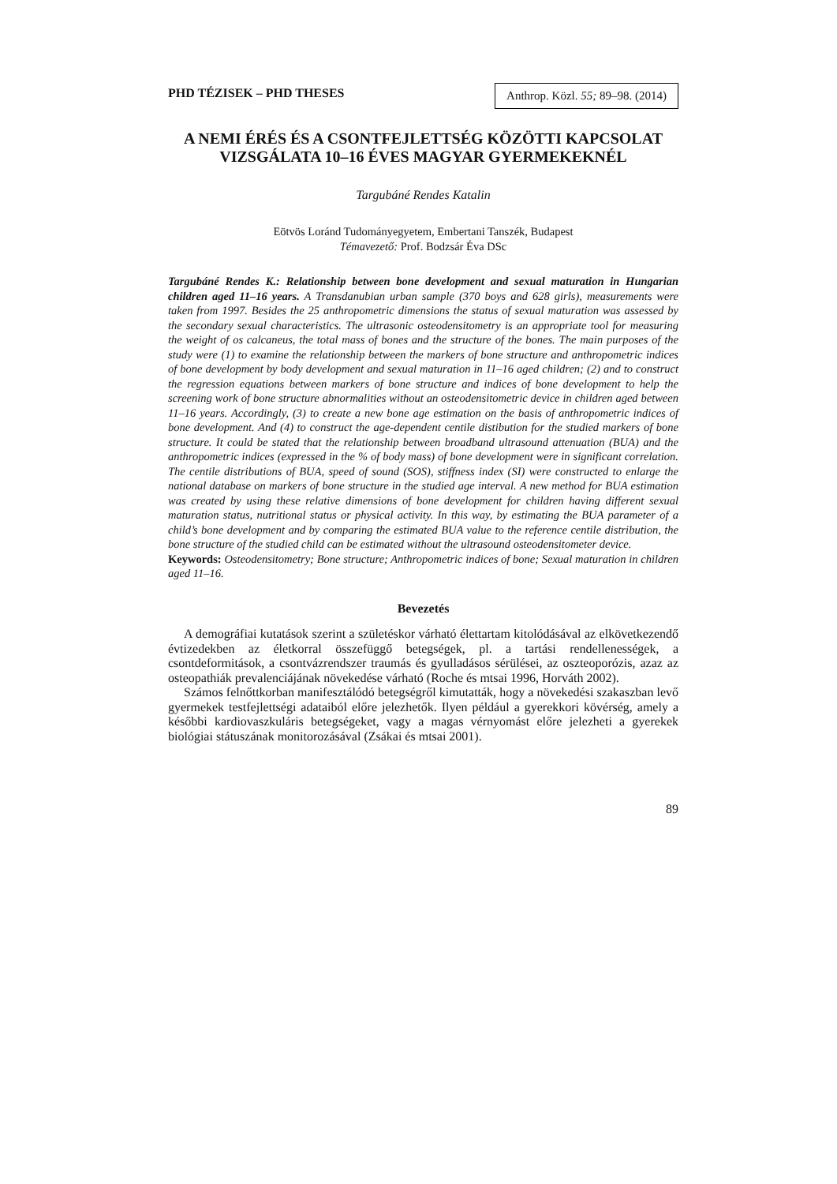PHD TÉZISEK – PHD THESES Anthrop. Közl. 55; 89–98. (2014)
A NEMI ÉRÉS ÉS A CSONTFEJLETTSÉG KÖZÖTTI KAPCSOLAT VIZSGÁLATA 10–16 ÉVES MAGYAR GYERMEKEKNÉL
Targubáné Rendes Katalin
Eötvös Loránd Tudományegyetem, Embertani Tanszék, Budapest
Témavezető: Prof. Bodzsár Éva DSc
Targubáné Rendes K.: Relationship between bone development and sexual maturation in Hungarian children aged 11–16 years. A Transdanubian urban sample (370 boys and 628 girls), measurements were taken from 1997. Besides the 25 anthropometric dimensions the status of sexual maturation was assessed by the secondary sexual characteristics. The ultrasonic osteodensitometry is an appropriate tool for measuring the weight of os calcaneus, the total mass of bones and the structure of the bones. The main purposes of the study were (1) to examine the relationship between the markers of bone structure and anthropometric indices of bone development by body development and sexual maturation in 11–16 aged children; (2) and to construct the regression equations between markers of bone structure and indices of bone development to help the screening work of bone structure abnormalities without an osteodensitometric device in children aged between 11–16 years. Accordingly, (3) to create a new bone age estimation on the basis of anthropometric indices of bone development. And (4) to construct the age-dependent centile distibution for the studied markers of bone structure. It could be stated that the relationship between broadband ultrasound attenuation (BUA) and the anthropometric indices (expressed in the % of body mass) of bone development were in significant correlation. The centile distributions of BUA, speed of sound (SOS), stiffness index (SI) were constructed to enlarge the national database on markers of bone structure in the studied age interval. A new method for BUA estimation was created by using these relative dimensions of bone development for children having different sexual maturation status, nutritional status or physical activity. In this way, by estimating the BUA parameter of a child’s bone development and by comparing the estimated BUA value to the reference centile distribution, the bone structure of the studied child can be estimated without the ultrasound osteodensitometer device.
Keywords: Osteodensitometry; Bone structure; Anthropometric indices of bone; Sexual maturation in children aged 11–16.
Bevezetés
A demográfiai kutatások szerint a születéskor várható élettartam kitolódásával az elkövetkezendő évtizedekben az életkorral összefüggő betegségek, pl. a tartási rendellenességek, a csontdeformitások, a csontvázrendszer traumás és gyulladásos sérülései, az oszteoporózis, azaz az osteopathiák prevalenciájának növekedése várható (Roche és mtsai 1996, Horváth 2002).
Számos felnőttkorban manifesztálódó betegségről kimutatták, hogy a növekedési szakaszban levő gyermekek testfejlettségi adataiból előre jelezhetők. Ilyen például a gyerekkori kövérség, amely a későbbi kardiovaszkuláris betegségeket, vagy a magas vérnyomást előre jelezheti a gyerekek biológiai státuszának monitorozásával (Zsákai és mtsai 2001).
89